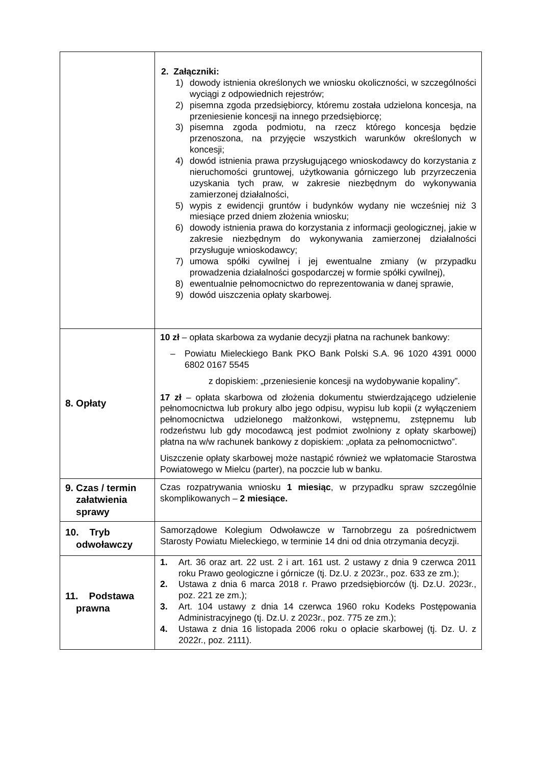| | 2. Załączniki: 1) dowody istnienia określonych we wniosku okoliczności, w szczególności wyciągi z odpowiednich rejestrów; 2) pisemna zgoda przedsiębiorcy, któremu została udzielona koncesja, na przeniesienie koncesji na innego przedsiębiorcę; 3) pisemna zgoda podmiotu, na rzecz którego koncesja będzie przenoszona, na przyjęcie wszystkich warunków określonych w koncesji; 4) dowód istnienia prawa przysługującego wnioskodawcy do korzystania z nieruchomości gruntowej, użytkowania górniczego lub przyrzeczenia uzyskania tych praw, w zakresie niezbędnym do wykonywania zamierzonej działalności, 5) wypis z ewidencji gruntów i budynków wydany nie wcześniej niż 3 miesiące przed dniem złożenia wniosku; 6) dowody istnienia prawa do korzystania z informacji geologicznej, jakie w zakresie niezbędnym do wykonywania zamierzonej działalności przysługuje wnioskodawcy; 7) umowa spółki cywilnej i jej ewentualne zmiany (w przypadku prowadzenia działalności gospodarczej w formie spółki cywilnej), 8) ewentualnie pełnomocnictwo do reprezentowania w danej sprawie, 9) dowód uiszczenia opłaty skarbowej. |
| 8. Opłaty | 10 zł – opłata skarbowa za wydanie decyzji płatna na rachunek bankowy: – Powiatu Mieleckiego Bank PKO Bank Polski S.A. 96 1020 4391 0000 6802 0167 5545 z dopiskiem: „przeniesienie koncesji na wydobywanie kopaliny”. 17 zł – opłata skarbowa od złożenia dokumentu stwierdzającego udzielenie pełnomocnictwa lub prokury albo jego odpisu, wypisu lub kopii (z wyłączeniem pełnomocnictwa udzielonego małżonkowi, wstępnemu, zstępnemu lub rodzeństwu lub gdy mocodawcą jest podmiot zwolniony z opłaty skarbowej) płatna na w/w rachunek bankowy z dopiskiem: „opłata za pełnomocnictwo”. Uiszczenie opłaty skarbowej może nastąpić również we wpłatomacie Starostwa Powiatowego w Mielcu (parter), na poczcie lub w banku. |
| 9. Czas / termin załatwienia sprawy | Czas rozpatrywania wniosku 1 miesiąc , w przypadku spraw szczególnie skomplikowanych – 2 miesiące. |
| 10. Tryb odwoławczy | Samorządowe Kolegium Odwoławcze w Tarnobrzegu za pośrednictwem Starosty Powiatu Mieleckiego, w terminie 14 dni od dnia otrzymania decyzji. |
| 11. Podstawa prawna | 1. Art. 36 oraz art. 22 ust. 2 i art. 161 ust. 2 ustawy z dnia 9 czerwca 2011 roku Prawo geologiczne i górnicze (tj. Dz.U. z 2023r., poz. 633 ze zm.); 2. Ustawa z dnia 6 marca 2018 r. Prawo przedsiębiorców (tj. Dz.U. 2023r., poz. 221 ze zm.); 3. Art. 104 ustawy z dnia 14 czerwca 1960 roku Kodeks Postępowania Administracyjnego (tj. Dz.U. z 2023r., poz. 775 ze zm.); 4. Ustawa z dnia 16 listopada 2006 roku o opłacie skarbowej (tj. Dz. U. z 2022r., poz. 2111). |